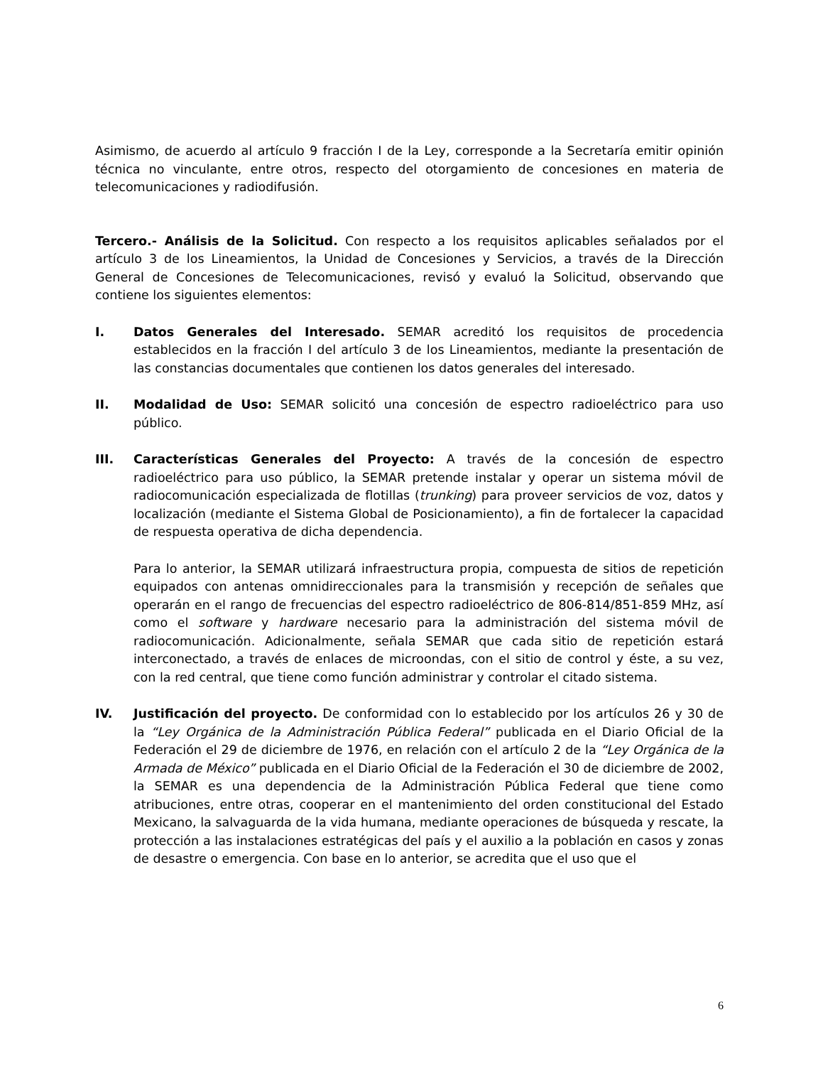Asimismo, de acuerdo al artículo 9 fracción I de la Ley, corresponde a la Secretaría emitir opinión técnica no vinculante, entre otros, respecto del otorgamiento de concesiones en materia de telecomunicaciones y radiodifusión.
Tercero.- Análisis de la Solicitud. Con respecto a los requisitos aplicables señalados por el artículo 3 de los Lineamientos, la Unidad de Concesiones y Servicios, a través de la Dirección General de Concesiones de Telecomunicaciones, revisó y evaluó la Solicitud, observando que contiene los siguientes elementos:
I. Datos Generales del Interesado. SEMAR acreditó los requisitos de procedencia establecidos en la fracción I del artículo 3 de los Lineamientos, mediante la presentación de las constancias documentales que contienen los datos generales del interesado.
II. Modalidad de Uso: SEMAR solicitó una concesión de espectro radioeléctrico para uso público.
III. Características Generales del Proyecto: A través de la concesión de espectro radioeléctrico para uso público, la SEMAR pretende instalar y operar un sistema móvil de radiocomunicación especializada de flotillas (trunking) para proveer servicios de voz, datos y localización (mediante el Sistema Global de Posicionamiento), a fin de fortalecer la capacidad de respuesta operativa de dicha dependencia.
Para lo anterior, la SEMAR utilizará infraestructura propia, compuesta de sitios de repetición equipados con antenas omnidireccionales para la transmisión y recepción de señales que operarán en el rango de frecuencias del espectro radioeléctrico de 806-814/851-859 MHz, así como el software y hardware necesario para la administración del sistema móvil de radiocomunicación. Adicionalmente, señala SEMAR que cada sitio de repetición estará interconectado, a través de enlaces de microondas, con el sitio de control y éste, a su vez, con la red central, que tiene como función administrar y controlar el citado sistema.
IV. Justificación del proyecto. De conformidad con lo establecido por los artículos 26 y 30 de la “Ley Orgánica de la Administración Pública Federal” publicada en el Diario Oficial de la Federación el 29 de diciembre de 1976, en relación con el artículo 2 de la “Ley Orgánica de la Armada de México” publicada en el Diario Oficial de la Federación el 30 de diciembre de 2002, la SEMAR es una dependencia de la Administración Pública Federal que tiene como atribuciones, entre otras, cooperar en el mantenimiento del orden constitucional del Estado Mexicano, la salvaguarda de la vida humana, mediante operaciones de búsqueda y rescate, la protección a las instalaciones estratégicas del país y el auxilio a la población en casos y zonas de desastre o emergencia. Con base en lo anterior, se acredita que el uso que el
6